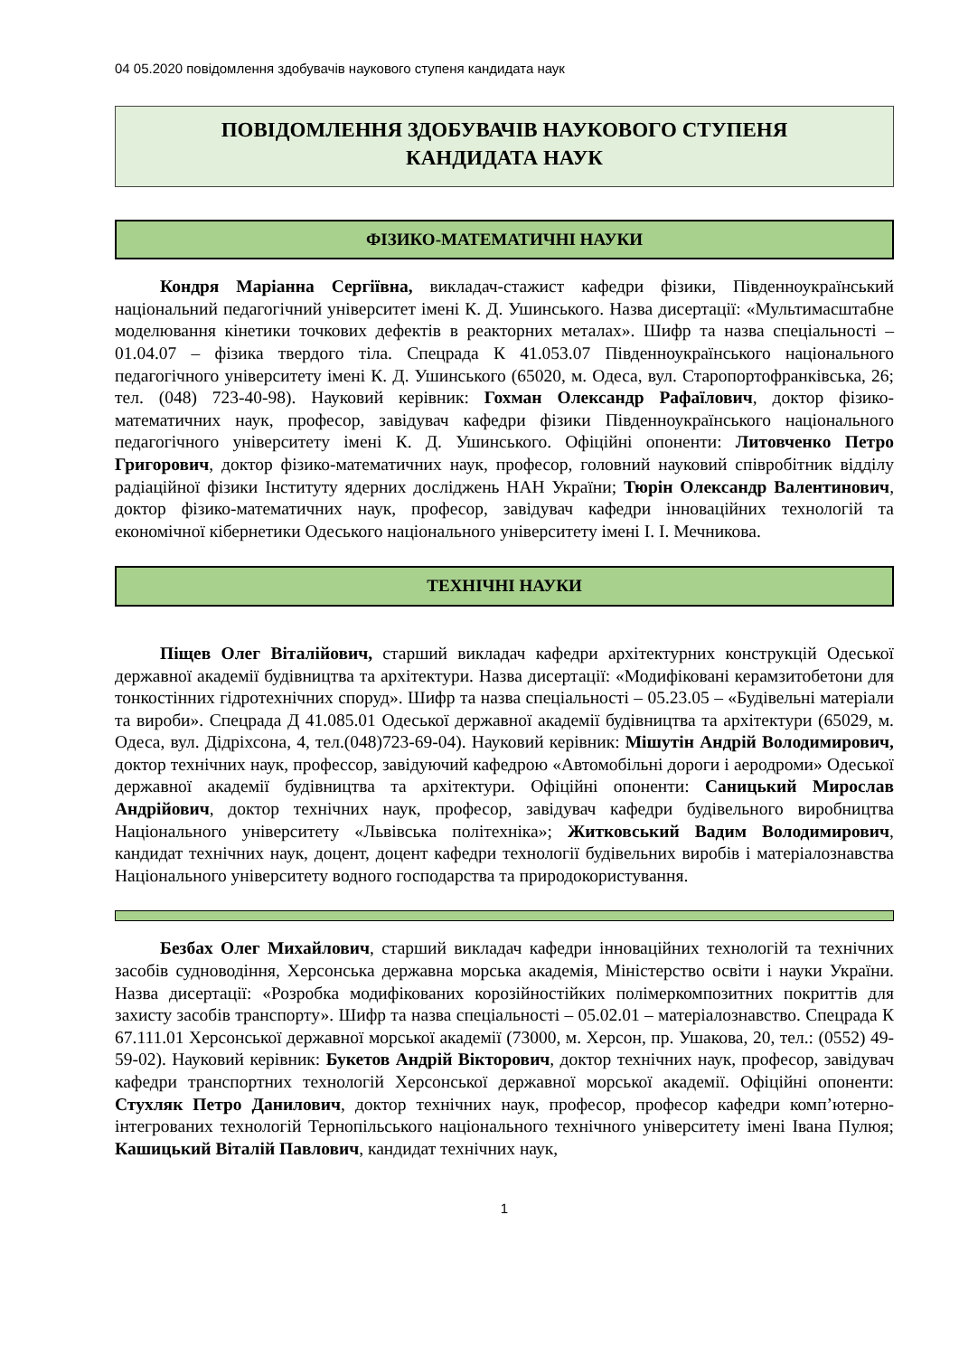04 05.2020 повідомлення здобувачів наукового ступеня кандидата наук
ПОВІДОМЛЕННЯ ЗДОБУВАЧІВ НАУКОВОГО СТУПЕНЯ
КАНДИДАТА НАУК
ФІЗИКО-МАТЕМАТИЧНІ НАУКИ
Кондря Маріанна Сергіївна, викладач-стажист кафедри фізики, Південноукраїнський національний педагогічний університет імені К. Д. Ушинського. Назва дисертації: «Мультимасштабне моделювання кінетики точкових дефектів в реакторних металах». Шифр та назва спеціальності – 01.04.07 – фізика твердого тіла. Спецрада К 41.053.07 Південноукраїнського національного педагогічного університету імені К. Д. Ушинського (65020, м. Одеса, вул. Старопортофранківська, 26; тел. (048) 723-40-98). Науковий керівник: Гохман Олександр Рафаїлович, доктор фізико-математичних наук, професор, завідувач кафедри фізики Південноукраїнського національного педагогічного університету імені К. Д. Ушинського. Офіційні опоненти: Литовченко Петро Григорович, доктор фізико-математичних наук, професор, головний науковий співробітник відділу радіаційної фізики Інституту ядерних досліджень НАН України; Тюрін Олександр Валентинович, доктор фізико-математичних наук, професор, завідувач кафедри інноваційних технологій та економічної кібернетики Одеського національного університету імені І. І. Мечникова.
ТЕХНІЧНІ НАУКИ
Піщев Олег Віталійович, старший викладач кафедри архітектурних конструкцій Одеської державної академії будівництва та архітектури. Назва дисертації: «Модифіковані керамзитобетони для тонкостінних гідротехнічних споруд». Шифр та назва спеціальності – 05.23.05 – «Будівельні матеріали та вироби». Спецрада Д 41.085.01 Одеської державної академії будівництва та архітектури (65029, м. Одеса, вул. Дідріхсона, 4, тел.(048)723-69-04). Науковий керівник: Мішутін Андрій Володимирович, доктор технічних наук, профессор, завідуючий кафедрою «Автомобільні дороги і аеродроми» Одеської державної академії будівництва та архітектури. Офіційні опоненти: Саницький Мирослав Андрійович, доктор технічних наук, професор, завідувач кафедри будівельного виробництва Національного університету «Львівська політехніка»; Житковський Вадим Володимирович, кандидат технічних наук, доцент, доцент кафедри технології будівельних виробів і матеріалознавства Національного університету водного господарства та природокористування.
Безбах Олег Михайлович, старший викладач кафедри інноваційних технологій та технічних засобів судноводіння, Херсонська державна морська академія, Міністерство освіти і науки України. Назва дисертації: «Розробка модифікованих корозійностійких полімеркомпозитних покриттів для захисту засобів транспорту». Шифр та назва спеціальності – 05.02.01 – матеріалознавство. Спецрада К 67.111.01 Херсонської державної морської академії (73000, м. Херсон, пр. Ушакова, 20, тел.: (0552) 49-59-02). Науковий керівник: Букетов Андрій Вікторович, доктор технічних наук, професор, завідувач кафедри транспортних технологій Херсонської державної морської академії. Офіційні опоненти: Стухляк Петро Данилович, доктор технічних наук, професор, професор кафедри комп’ютерно-інтегрованих технологій Тернопільського національного технічного університету імені Івана Пулюя; Кашицький Віталій Павлович, кандидат технічних наук,
1